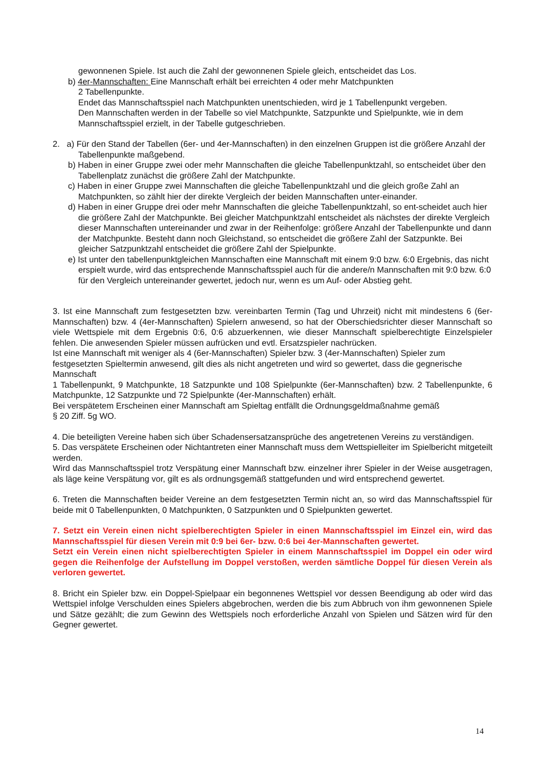gewonnenen Spiele. Ist auch die Zahl der gewonnenen Spiele gleich, entscheidet das Los.
b) 4er-Mannschaften: Eine Mannschaft erhält bei erreichten 4 oder mehr Matchpunkten
2 Tabellenpunkte.
Endet das Mannschaftsspiel nach Matchpunkten unentschieden, wird je 1 Tabellenpunkt vergeben.
Den Mannschaften werden in der Tabelle so viel Matchpunkte, Satzpunkte und Spielpunkte, wie in dem Mannschaftsspiel erzielt, in der Tabelle gutgeschrieben.
2. a) Für den Stand der Tabellen (6er- und 4er-Mannschaften) in den einzelnen Gruppen ist die größere Anzahl der Tabellenpunkte maßgebend.
b) Haben in einer Gruppe zwei oder mehr Mannschaften die gleiche Tabellenpunktzahl, so entscheidet über den Tabellenplatz zunächst die größere Zahl der Matchpunkte.
c) Haben in einer Gruppe zwei Mannschaften die gleiche Tabellenpunktzahl und die gleich große Zahl an Matchpunkten, so zählt hier der direkte Vergleich der beiden Mannschaften unter-einander.
d) Haben in einer Gruppe drei oder mehr Mannschaften die gleiche Tabellenpunktzahl, so ent-scheidet auch hier die größere Zahl der Matchpunkte. Bei gleicher Matchpunktzahl entscheidet als nächstes der direkte Vergleich dieser Mannschaften untereinander und zwar in der Reihenfolge: größere Anzahl der Tabellenpunkte und dann der Matchpunkte. Besteht dann noch Gleichstand, so entscheidet die größere Zahl der Satzpunkte. Bei gleicher Satzpunktzahl entscheidet die größere Zahl der Spielpunkte.
e) Ist unter den tabellenpunktgleichen Mannschaften eine Mannschaft mit einem 9:0 bzw. 6:0 Ergebnis, das nicht erspielt wurde, wird das entsprechende Mannschaftsspiel auch für die andere/n Mannschaften mit 9:0 bzw. 6:0 für den Vergleich untereinander gewertet, jedoch nur, wenn es um Auf- oder Abstieg geht.
3. Ist eine Mannschaft zum festgesetzten bzw. vereinbarten Termin (Tag und Uhrzeit) nicht mit mindestens 6 (6er-Mannschaften) bzw. 4 (4er-Mannschaften) Spielern anwesend, so hat der Oberschiedsrichter dieser Mannschaft so viele Wettspiele mit dem Ergebnis 0:6, 0:6 abzuerkennen, wie dieser Mannschaft spielberechtigte Einzelspieler fehlen. Die anwesenden Spieler müssen aufrücken und evtl. Ersatzspieler nachrücken.
Ist eine Mannschaft mit weniger als 4 (6er-Mannschaften) Spieler bzw. 3 (4er-Mannschaften) Spieler zum festgesetzten Spieltermin anwesend, gilt dies als nicht angetreten und wird so gewertet, dass die gegnerische Mannschaft
1 Tabellenpunkt, 9 Matchpunkte, 18 Satzpunkte und 108 Spielpunkte (6er-Mannschaften) bzw. 2 Tabellenpunkte, 6 Matchpunkte, 12 Satzpunkte und 72 Spielpunkte (4er-Mannschaften) erhält.
Bei verspätetem Erscheinen einer Mannschaft am Spieltag entfällt die Ordnungsgeldmaßnahme gemäß
§ 20 Ziff. 5g WO.
4. Die beteiligten Vereine haben sich über Schadensersatzansprüche des angetretenen Vereins zu verständigen.
5. Das verspätete Erscheinen oder Nichtantreten einer Mannschaft muss dem Wettspielleiter im Spielbericht mitgeteilt werden.
Wird das Mannschaftsspiel trotz Verspätung einer Mannschaft bzw. einzelner ihrer Spieler in der Weise ausgetragen, als läge keine Verspätung vor, gilt es als ordnungsgemäß stattgefunden und wird entsprechend gewertet.
6. Treten die Mannschaften beider Vereine an dem festgesetzten Termin nicht an, so wird das Mannschaftsspiel für beide mit 0 Tabellenpunkten, 0 Matchpunkten, 0 Satzpunkten und 0 Spielpunkten gewertet.
7. Setzt ein Verein einen nicht spielberechtigten Spieler in einen Mannschaftsspiel im Einzel ein, wird das Mannschaftsspiel für diesen Verein mit 0:9 bei 6er- bzw. 0:6 bei 4er-Mannschaften gewertet.
Setzt ein Verein einen nicht spielberechtigten Spieler in einem Mannschaftsspiel im Doppel ein oder wird gegen die Reihenfolge der Aufstellung im Doppel verstoßen, werden sämtliche Doppel für diesen Verein als verloren gewertet.
8. Bricht ein Spieler bzw. ein Doppel-Spielpaar ein begonnenes Wettspiel vor dessen Beendigung ab oder wird das Wettspiel infolge Verschulden eines Spielers abgebrochen, werden die bis zum Abbruch von ihm gewonnenen Spiele und Sätze gezählt; die zum Gewinn des Wettspiels noch erforderliche Anzahl von Spielen und Sätzen wird für den Gegner gewertet.
14